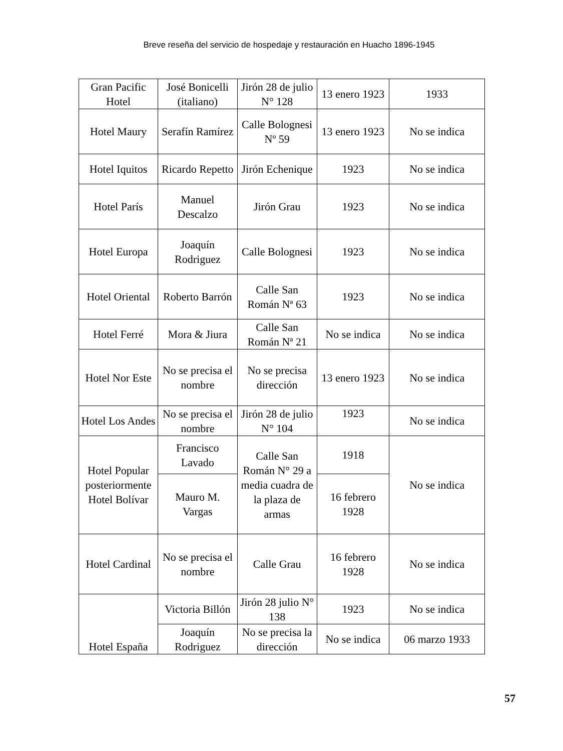Breve reseña del servicio de hospedaje y restauración en Huacho 1896-1945
| Gran Pacific Hotel | José Bonicelli (italiano) | Jirón 28 de julio N° 128 | 13 enero 1923 | 1933 |
| Hotel Maury | Serafín Ramírez | Calle Bolognesi Nº 59 | 13 enero 1923 | No se indica |
| Hotel Iquitos | Ricardo Repetto | Jirón Echenique | 1923 | No se indica |
| Hotel París | Manuel Descalzo | Jirón Grau | 1923 | No se indica |
| Hotel Europa | Joaquín Rodriguez | Calle Bolognesi | 1923 | No se indica |
| Hotel Oriental | Roberto Barrón | Calle San Román Nª 63 | 1923 | No se indica |
| Hotel Ferré | Mora & Jiura | Calle San Román Nª 21 | No se indica | No se indica |
| Hotel Nor Este | No se precisa el nombre | No se precisa dirección | 13 enero 1923 | No se indica |
| Hotel Los Andes | No se precisa el nombre | Jirón 28 de julio N° 104 | 1923 | No se indica |
| Hotel Popular posteriormente Hotel Bolívar | Francisco Lavado | Calle San Román N° 29 a media cuadra de la plaza de armas | 1918 | No se indica |
| | Mauro M. Vargas | | 16 febrero 1928 | |
| Hotel Cardinal | No se precisa el nombre | Calle Grau | 16 febrero 1928 | No se indica |
| Hotel España | Victoria Billón | Jirón 28 julio N° 138 | 1923 | No se indica |
| | Joaquín Rodriguez | No se precisa la dirección | No se indica | 06 marzo 1933 |
57